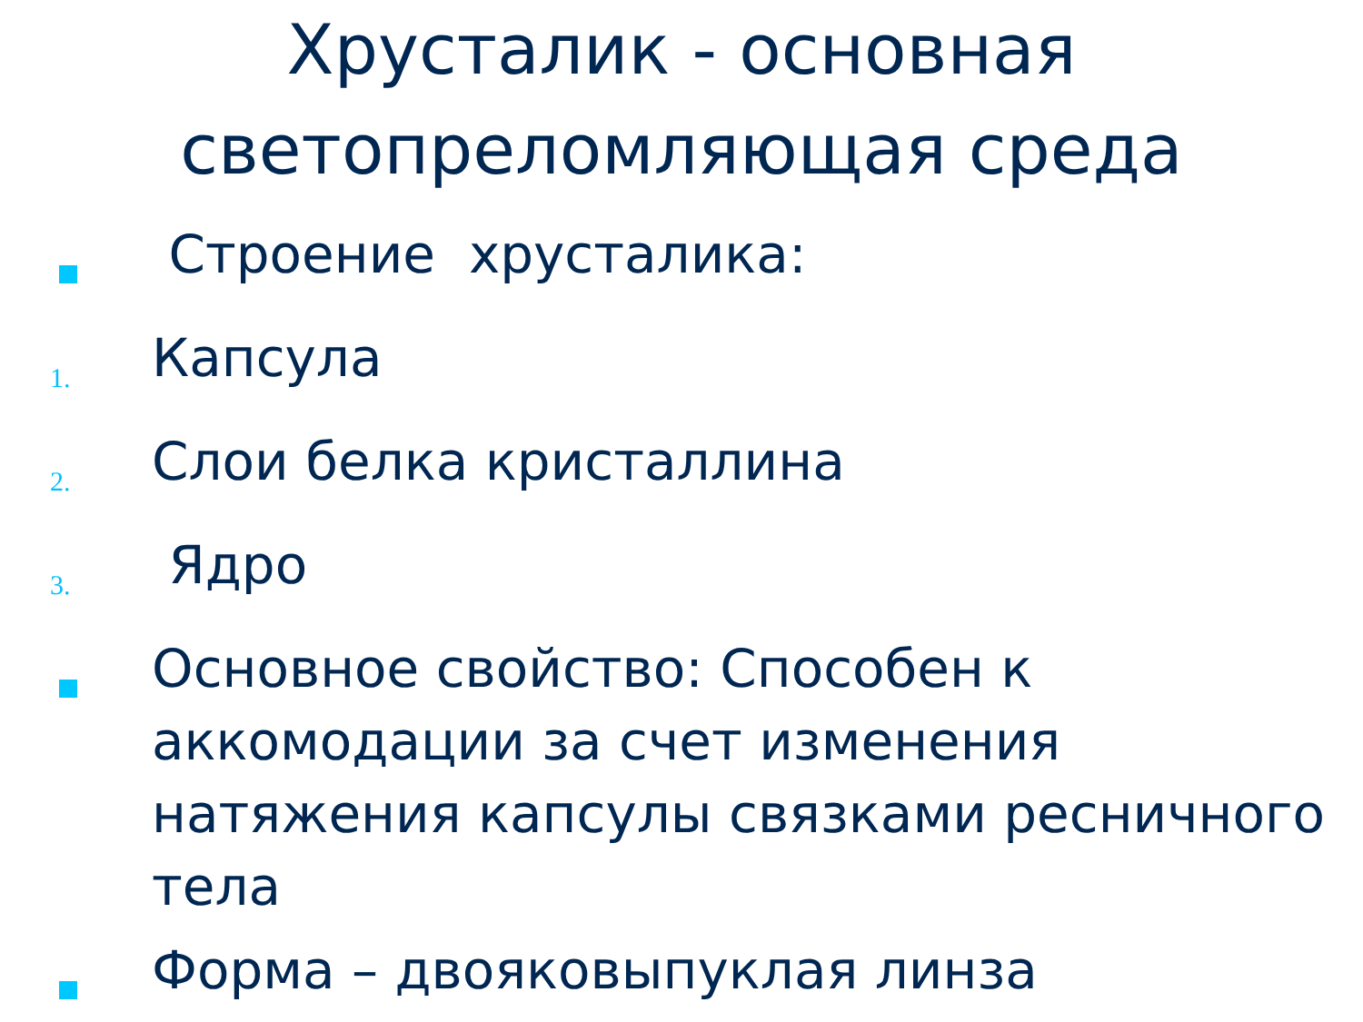Хрусталик - основная
светопреломляющая среда
Строение хрусталика:
1.
Капсула
2.
Слои белка кристаллина
3.
Ядро
Основное свойство: Способен к аккомодации за счет изменения натяжения капсулы связками ресничного тела
Форма – двояковыпуклая линза